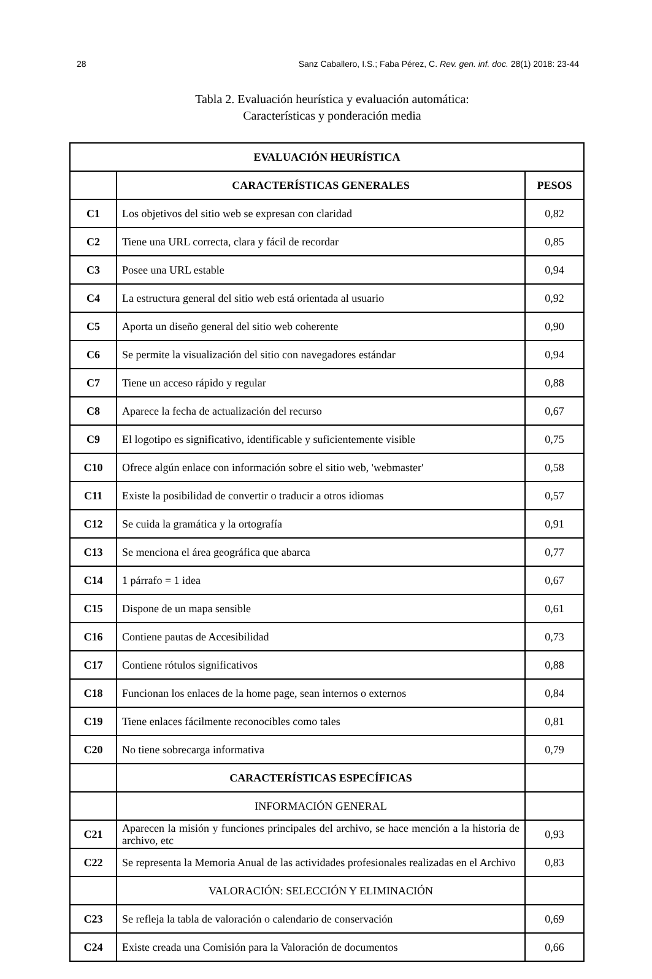28 Sanz Caballero, I.S.; Faba Pérez, C. Rev. gen. inf. doc. 28(1) 2018: 23-44
Tabla 2. Evaluación heurística y evaluación automática:
Características y ponderación media
| EVALUACIÓN HEURÍSTICA | | |
| --- | --- | --- |
| | CARACTERÍSTICAS GENERALES | PESOS |
| C1 | Los objetivos del sitio web se expresan con claridad | 0,82 |
| C2 | Tiene una URL correcta, clara y fácil de recordar | 0,85 |
| C3 | Posee una URL estable | 0,94 |
| C4 | La estructura general del sitio web está orientada al usuario | 0,92 |
| C5 | Aporta un diseño general del sitio web coherente | 0,90 |
| C6 | Se permite la visualización del sitio con navegadores estándar | 0,94 |
| C7 | Tiene un acceso rápido y regular | 0,88 |
| C8 | Aparece la fecha de actualización del recurso | 0,67 |
| C9 | El logotipo es significativo, identificable y suficientemente visible | 0,75 |
| C10 | Ofrece algún enlace con información sobre el sitio web, 'webmaster' | 0,58 |
| C11 | Existe la posibilidad de convertir o traducir a otros idiomas | 0,57 |
| C12 | Se cuida la gramática y la ortografía | 0,91 |
| C13 | Se menciona el área geográfica que abarca | 0,77 |
| C14 | 1 párrafo = 1 idea | 0,67 |
| C15 | Dispone de un mapa sensible | 0,61 |
| C16 | Contiene pautas de Accesibilidad | 0,73 |
| C17 | Contiene rótulos significativos | 0,88 |
| C18 | Funcionan los enlaces de la home page, sean internos o externos | 0,84 |
| C19 | Tiene enlaces fácilmente reconocibles como tales | 0,81 |
| C20 | No tiene sobrecarga informativa | 0,79 |
| | CARACTERÍSTICAS ESPECÍFICAS | |
| | INFORMACIÓN GENERAL | |
| C21 | Aparecen la misión y funciones principales del archivo, se hace mención a la historia de archivo, etc | 0,93 |
| C22 | Se representa la Memoria Anual de las actividades profesionales realizadas en el Archivo | 0,83 |
| | VALORACIÓN: SELECCIÓN Y ELIMINACIÓN | |
| C23 | Se refleja la tabla de valoración o calendario de conservación | 0,69 |
| C24 | Existe creada una Comisión para la Valoración de documentos | 0,66 |